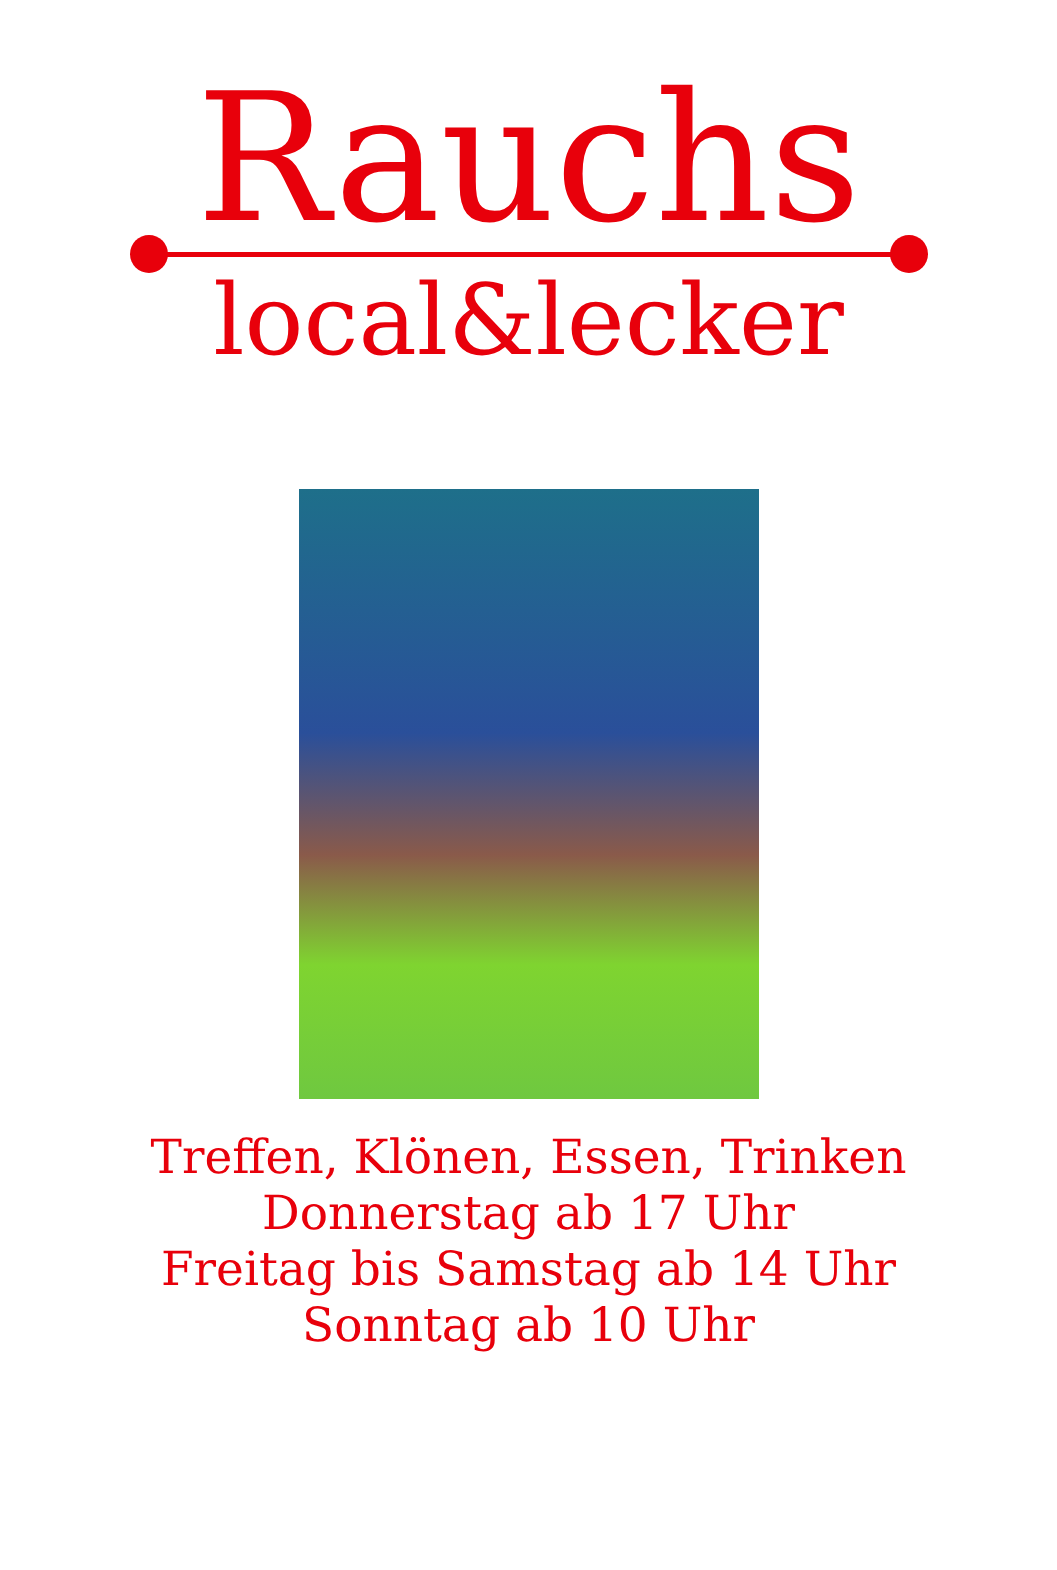Rauchs
local&lecker
Treffen, Klönen, Essen, Trinken
Donnerstag ab 17 Uhr
Freitag bis Samstag ab 14 Uhr
Sonntag ab 10 Uhr